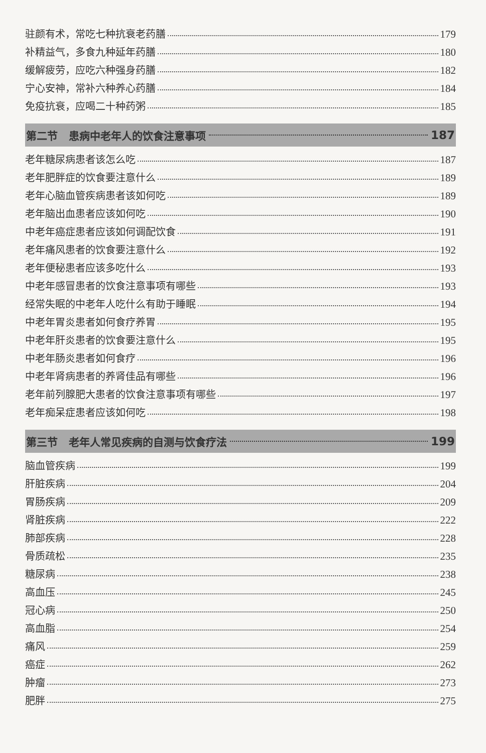驻颜有术，常吃七种抗衰老药膳 179
补精益气，多食九种延年药膳 180
缓解疲劳，应吃六种强身药膳 182
宁心安神，常补六种养心药膳 184
免疫抗衰，应喝二十种药粥 185
第二节 患病中老年人的饮食注意事项 187
老年糖尿病患者该怎么吃 187
老年肥胖症的饮食要注意什么 189
老年心脑血管疾病患者该如何吃 189
老年脑出血患者应该如何吃 190
中老年癌症患者应该如何调配饮食 191
老年痛风患者的饮食要注意什么 192
老年便秘患者应该多吃什么 193
中老年感冒患者的饮食注意事项有哪些 193
经常失眠的中老年人吃什么有助于睡眠 194
中老年胃炎患者如何食疗养胃 195
中老年肝炎患者的饮食要注意什么 195
中老年肠炎患者如何食疗 196
中老年肾病患者的养肾佳品有哪些 196
老年前列腺肥大患者的饮食注意事项有哪些 197
老年痴呆症患者应该如何吃 198
第三节 老年人常见疾病的自测与饮食疗法 199
脑血管疾病 199
肝脏疾病 204
胃肠疾病 209
肾脏疾病 222
肺部疾病 228
骨质疏松 235
糖尿病 238
高血压 245
冠心病 250
高血脂 254
痛风 259
癌症 262
肿瘤 273
肥胖 275